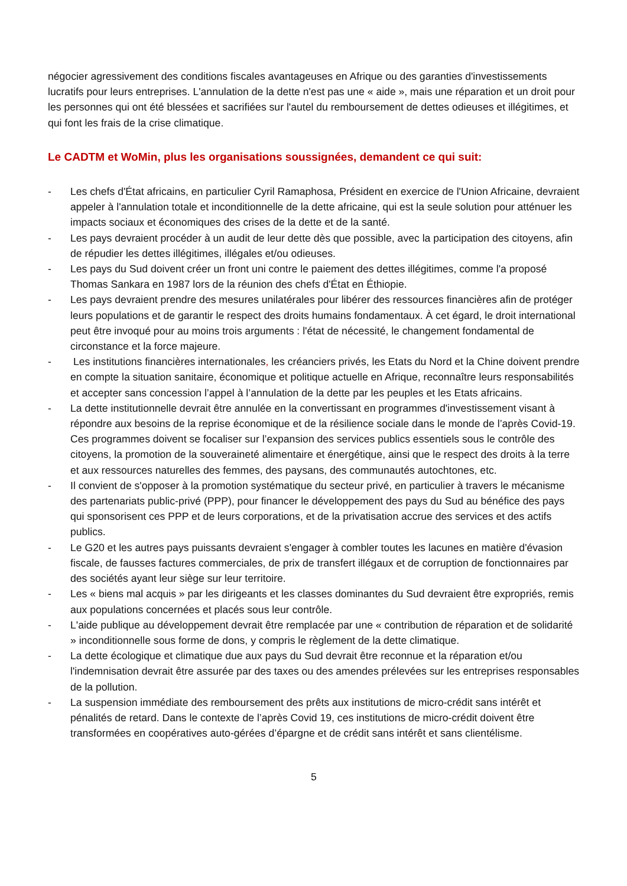négocier agressivement des conditions fiscales avantageuses en Afrique ou des garanties d'investissements lucratifs pour leurs entreprises. L'annulation de la dette n'est pas une « aide », mais une réparation et un droit pour les personnes qui ont été blessées et sacrifiées sur l'autel du remboursement de dettes odieuses et illégitimes, et qui font les frais de la crise climatique.
Le CADTM et WoMin, plus les organisations soussignées, demandent ce qui suit:
- Les chefs d'État africains, en particulier Cyril Ramaphosa, Président en exercice de l'Union Africaine, devraient appeler à l'annulation totale et inconditionnelle de la dette africaine, qui est la seule solution pour atténuer les impacts sociaux et économiques des crises de la dette et de la santé.
- Les pays devraient procéder à un audit de leur dette dès que possible, avec la participation des citoyens, afin de répudier les dettes illégitimes, illégales et/ou odieuses.
- Les pays du Sud doivent créer un front uni contre le paiement des dettes illégitimes, comme l'a proposé Thomas Sankara en 1987 lors de la réunion des chefs d'État en Éthiopie.
- Les pays devraient prendre des mesures unilatérales pour libérer des ressources financières afin de protéger leurs populations et de garantir le respect des droits humains fondamentaux. À cet égard, le droit international peut être invoqué pour au moins trois arguments : l'état de nécessité, le changement fondamental de circonstance et la force majeure.
- Les institutions financières internationales, les créanciers privés, les Etats du Nord et la Chine doivent prendre en compte la situation sanitaire, économique et politique actuelle en Afrique, reconnaître leurs responsabilités et accepter sans concession l’appel à l’annulation de la dette par les peuples et les Etats africains.
- La dette institutionnelle devrait être annulée en la convertissant en programmes d'investissement visant à répondre aux besoins de la reprise économique et de la résilience sociale dans le monde de l’après Covid-19. Ces programmes doivent se focaliser sur l’expansion des services publics essentiels sous le contrôle des citoyens, la promotion de la souveraineté alimentaire et énergétique, ainsi que le respect des droits à la terre et aux ressources naturelles des femmes, des paysans, des communautés autochtones, etc.
- Il convient de s'opposer à la promotion systématique du secteur privé, en particulier à travers le mécanisme des partenariats public-privé (PPP), pour financer le développement des pays du Sud au bénéfice des pays qui sponsorisent ces PPP et de leurs corporations, et de la privatisation accrue des services et des actifs publics.
- Le G20 et les autres pays puissants devraient s'engager à combler toutes les lacunes en matière d'évasion fiscale, de fausses factures commerciales, de prix de transfert illégaux et de corruption de fonctionnaires par des sociétés ayant leur siège sur leur territoire.
- Les « biens mal acquis » par les dirigeants et les classes dominantes du Sud devraient être expropriés, remis aux populations concernées et placés sous leur contrôle.
- L'aide publique au développement devrait être remplacée par une « contribution de réparation et de solidarité » inconditionnelle sous forme de dons, y compris le règlement de la dette climatique.
- La dette écologique et climatique due aux pays du Sud devrait être reconnue et la réparation et/ou l'indemnisation devrait être assurée par des taxes ou des amendes prélevées sur les entreprises responsables de la pollution.
- La suspension immédiate des remboursement des prêts aux institutions de micro-crédit sans intérêt et pénalités de retard. Dans le contexte de l’après Covid 19, ces institutions de micro-crédit doivent être transformées en coopératives auto-gérées d’épargne et de crédit sans intérêt et sans clientélisme.
5